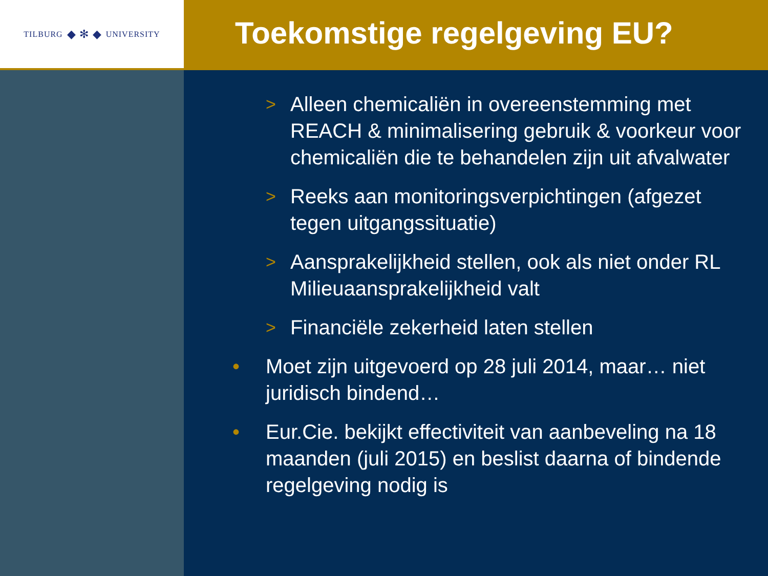TILBURG ◆ ✻ ◆ UNIVERSITY
Toekomstige regelgeving EU?
> Alleen chemicaliën in overeenstemming met REACH & minimalisering gebruik & voorkeur voor chemicaliën die te behandelen zijn uit afvalwater
> Reeks aan monitoringsverpichtingen (afgezet tegen uitgangssituatie)
> Aansprakelijkheid stellen, ook als niet onder RL Milieuaansprakelijkheid valt
> Financiële zekerheid laten stellen
• Moet zijn uitgevoerd op 28 juli 2014, maar… niet juridisch bindend…
• Eur.Cie. bekijkt effectiviteit van aanbeveling na 18 maanden (juli 2015) en beslist daarna of bindende regelgeving nodig is